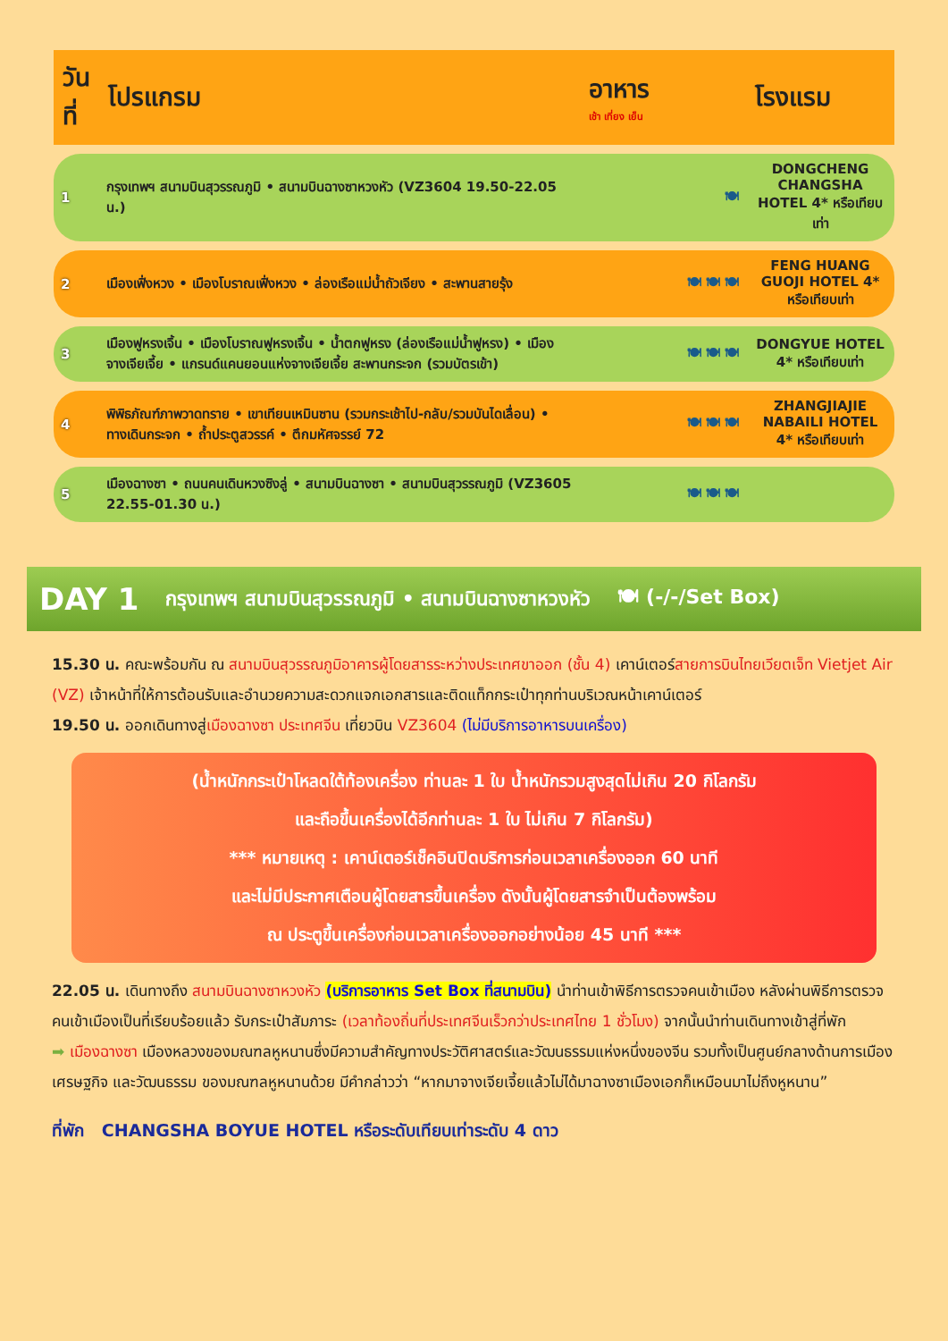| วันที่ | โปรแกรม | อาหาร เช้า เที่ยง เย็น | โรงแรม |
| --- | --- | --- | --- |
| 1 | กรุงเทพฯ สนามบินสุวรรณภูมิ • สนามบินฉางซาหวงหัว (VZ3604 19.50-22.05 น.) | 🍽 | DONGCHENG CHANGSHA HOTEL 4* หรือเทียบเท่า |
| 2 | เมืองเฟิ่งหวง • เมืองโบราณเฟิ่งหวง • ล่องเรือแม่น้ำถัวเจียง • สะพานสายรุ้ง | 🍽 🍽 🍽 | FENG HUANG GUOJI HOTEL 4* หรือเทียบเท่า |
| 3 | เมืองฟูหรงเจิ้น • เมืองโบราณฟูหรงเจิ้น • น้ำตกฟูหรง (ล่องเรือแม่น้ำฟูหรง) • เมืองจางเจียเจี้ย • แกรนด์แคนยอนแห่งจางเจียเจี้ย สะพานกระจก (รวมบัตรเข้า) | 🍽 🍽 🍽 | DONGYUE HOTEL 4* หรือเทียบเท่า |
| 4 | พิพิธภัณฑ์ภาพวาดทราย • เขาเทียนเหมินซาน (รวมกระเช้าไป-กลับ/รวมบันไดเลื่อน) • ทางเดินกระจก • ถ้ำประตูสวรรค์ • ตึกมหัศจรรย์ 72 | 🍽 🍽 🍽 | ZHANGJIAJIE NABAILI HOTEL 4* หรือเทียบเท่า |
| 5 | เมืองฉางซา • ถนนคนเดินหวงซิงลู่ • สนามบินฉางซา • สนามบินสุวรรณภูมิ (VZ3605 22.55-01.30 น.) | 🍽 🍽 🍽 | |
DAY 1 กรุงเทพฯ สนามบินสุวรรณภูมิ • สนามบินฉางซาหวงหัว 🍽 (-/-/Set Box)
15.30 น. คณะพร้อมกัน ณ สนามบินสุวรรณภูมิอาคารผู้โดยสารระหว่างประเทศขาออก (ชั้น 4) เคาน์เตอร์สายการบินไทยเวียตเจ็ท Vietjet Air (VZ) เจ้าหน้าที่ให้การต้อนรับและอำนวยความสะดวกแจกเอกสารและติดแท็กกระเป๋าทุกท่านบริเวณหน้าเคาน์เตอร์
19.50 น. ออกเดินทางสู่เมืองฉางซา ประเทศจีน เที่ยวบิน VZ3604 (ไม่มีบริการอาหารบนเครื่อง)
(น้ำหนักกระเป๋าโหลดใต้ท้องเครื่อง ท่านละ 1 ใบ น้ำหนักรวมสูงสุดไม่เกิน 20 กิโลกรัม
และถือขึ้นเครื่องได้อีกท่านละ 1 ใบ ไม่เกิน 7 กิโลกรัม)
*** หมายเหตุ : เคาน์เตอร์เช็คอินปิดบริการก่อนเวลาเครื่องออก 60 นาที
และไม่มีประกาศเตือนผู้โดยสารขึ้นเครื่อง ดังนั้นผู้โดยสารจำเป็นต้องพร้อม
ณ ประตูขึ้นเครื่องก่อนเวลาเครื่องออกอย่างน้อย 45 นาที ***
22.05 น. เดินทางถึง สนามบินฉางซาหวงหัว (บริการอาหาร Set Box ที่สนามบิน) นำท่านเข้าพิธีการตรวจคนเข้าเมือง หลังผ่านพิธีการตรวจคนเข้าเมืองเป็นที่เรียบร้อยแล้ว รับกระเป๋าสัมภาระ (เวลาท้องถิ่นที่ประเทศจีนเร็วกว่าประเทศไทย 1 ชั่วโมง) จากนั้นนำท่านเดินทางเข้าสู่ที่พัก
➡ เมืองฉางซา เมืองหลวงของมณฑลหูหนานซึ่งมีความสำคัญทางประวัติศาสตร์และวัฒนธรรมแห่งหนึ่งของจีน รวมทั้งเป็นศูนย์กลางด้านการเมืองเศรษฐกิจ และวัฒนธรรม ของมณฑลหูหนานด้วย มีคำกล่าวว่า “หากมาจางเจียเจี้ยแล้วไม่ได้มาฉางซาเมืองเอกก็เหมือนมาไม่ถึงหูหนาน”
ที่พัก CHANGSHA BOYUE HOTEL หรือระดับเทียบเท่าระดับ 4 ดาว